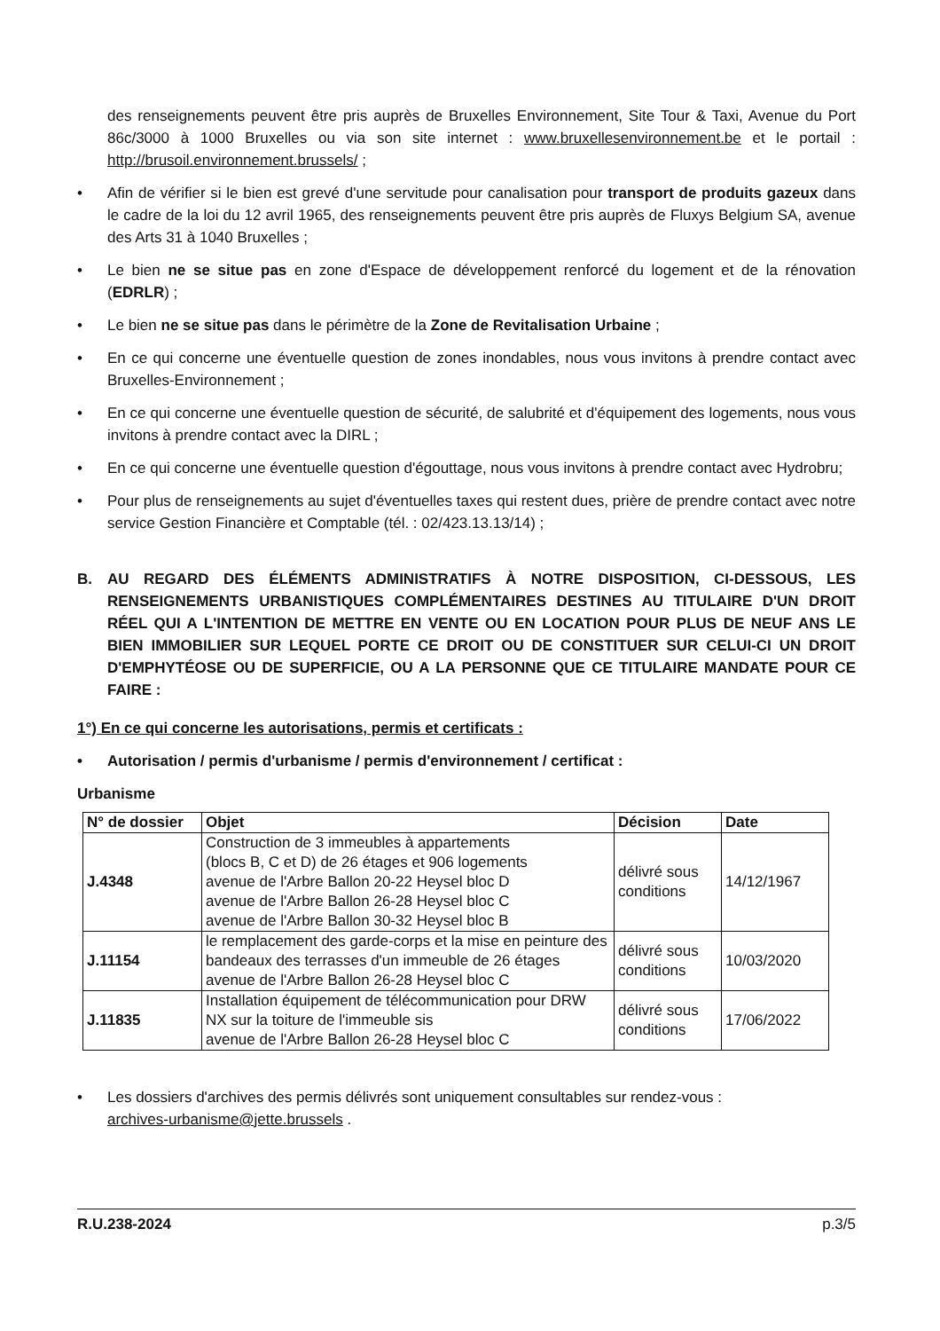des renseignements peuvent être pris auprès de Bruxelles Environnement, Site Tour & Taxi, Avenue du Port 86c/3000 à 1000 Bruxelles ou via son site internet : www.bruxellesenvironnement.be et le portail : http://brusoil.environnement.brussels/ ;
• Afin de vérifier si le bien est grevé d'une servitude pour canalisation pour transport de produits gazeux dans le cadre de la loi du 12 avril 1965, des renseignements peuvent être pris auprès de Fluxys Belgium SA, avenue des Arts 31 à 1040 Bruxelles ;
• Le bien ne se situe pas en zone d'Espace de développement renforcé du logement et de la rénovation (EDRLR) ;
• Le bien ne se situe pas dans le périmètre de la Zone de Revitalisation Urbaine ;
• En ce qui concerne une éventuelle question de zones inondables, nous vous invitons à prendre contact avec Bruxelles-Environnement ;
• En ce qui concerne une éventuelle question de sécurité, de salubrité et d'équipement des logements, nous vous invitons à prendre contact avec la DIRL ;
• En ce qui concerne une éventuelle question d'égouttage, nous vous invitons à prendre contact avec Hydrobru;
• Pour plus de renseignements au sujet d'éventuelles taxes qui restent dues, prière de prendre contact avec notre service Gestion Financière et Comptable (tél. : 02/423.13.13/14) ;
B. AU REGARD DES ÉLÉMENTS ADMINISTRATIFS À NOTRE DISPOSITION, CI-DESSOUS, LES RENSEIGNEMENTS URBANISTIQUES COMPLÉMENTAIRES DESTINES AU TITULAIRE D'UN DROIT RÉEL QUI A L'INTENTION DE METTRE EN VENTE OU EN LOCATION POUR PLUS DE NEUF ANS LE BIEN IMMOBILIER SUR LEQUEL PORTE CE DROIT OU DE CONSTITUER SUR CELUI-CI UN DROIT D'EMPHYTÉOSE OU DE SUPERFICIE, OU A LA PERSONNE QUE CE TITULAIRE MANDATE POUR CE FAIRE :
1°) En ce qui concerne les autorisations, permis et certificats :
• Autorisation / permis d'urbanisme / permis d'environnement / certificat :
Urbanisme
| N° de dossier | Objet | Décision | Date |
| --- | --- | --- | --- |
| J.4348 | Construction de 3 immeubles à appartements (blocs B, C et D) de 26 étages et 906 logements avenue de l'Arbre Ballon 20-22 Heysel bloc D avenue de l'Arbre Ballon 26-28 Heysel bloc C avenue de l'Arbre Ballon 30-32 Heysel bloc B | délivré sous conditions | 14/12/1967 |
| J.11154 | le remplacement des garde-corps et la mise en peinture des bandeaux des terrasses d'un immeuble de 26 étages avenue de l'Arbre Ballon 26-28 Heysel bloc C | délivré sous conditions | 10/03/2020 |
| J.11835 | Installation équipement de télécommunication pour DRW NX sur la toiture de l'immeuble sis avenue de l'Arbre Ballon 26-28 Heysel bloc C | délivré sous conditions | 17/06/2022 |
• Les dossiers d'archives des permis délivrés sont uniquement consultables sur rendez-vous :
archives-urbanisme@jette.brussels .
R.U.238-2024 p.3/5